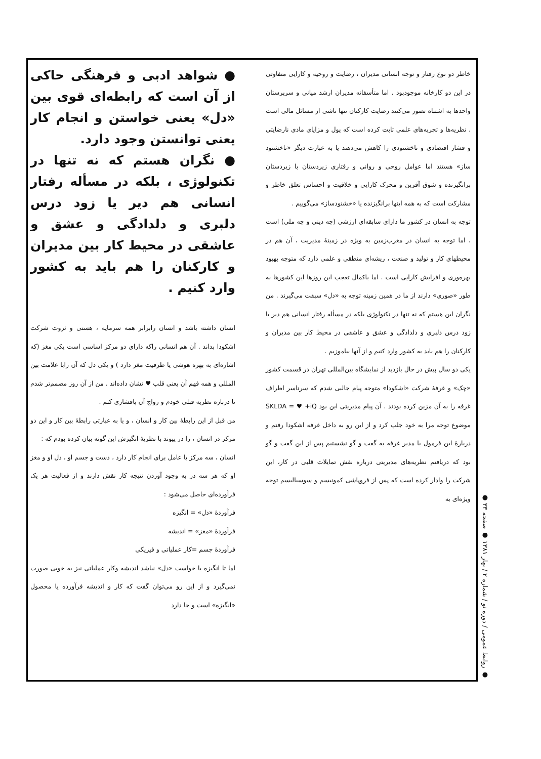خاطر دو نوع رفتار و توجه انسانی مدیران ، رضایت و روحیه و کارایی متفاوتی در این دو کارخانه موجودبود . اما متأسفانه مدیران ارشد میانی و سرپرستان واحدها به اشتباه تصور می‌کنند رضایت کارکنان تنها ناشی از مسائل مالی است . نظریه‌ها و تجربه‌های علمی ثابت کرده است که پول و مزایای مادی نارضایتی و فشار اقتصادی و ناخشنودی را کاهش می‌دهند یا به عبارت دیگر «ناخشنود ساز» هستند اما عوامل روحی و روانی و رفتاری زیردستان با زیردستان برانگیزنده و شوق آفرین و محرک کارایی و خلاقیت و احساس تعلق خاطر و مشارکت است که به همه اینها برانگیزنده یا «خشنودساز» می‌گوییم .
توجه به انسان در کشور ما دارای سابقه‌ای ارزشی (چه دینی و چه ملی) است ، اما توجه به انسان در مغرب‌زمین به ویژه در زمینهٔ مدیریت ، آن هم در محیطهای کار و تولید و صنعت ، ریشه‌ای منطقی و علمی دارد که متوجه بهبود بهره‌وری و افزایش کارایی است . اما باکمال تعجب این روزها این کشورها به طور «صوری» دارند از ما در همین زمینه توجه به «دل» سبقت می‌گیرند . من نگران این هستم که نه تنها در تکنولوژی بلکه در مسأله رفتار انسانی هم دیر یا زود درس دلبری و دلدادگی و عشق و عاشقی در محیط کار بین مدیران و کارکنان را هم باید به کشور وارد کنیم و از آنها بیاموزیم .
یکی دو سال پیش در حال بازدید از نمایشگاه بین‌المللی تهران در قسمت کشور «چک» و غرفهٔ شرکت «اشکودا» متوجه پیام جالبی شدم که سرتاسر اطراف غرفه را به آن مزین کرده بودند . آن پیام مدیریتی این بود SKLDA = ♥ +iQ موضوع توجه مرا به خود جلب کرد و از این رو به داخل غرفه اشکودا رفتم و دربارهٔ این فرمول با مدیر غرفه به گفت و گو نشستیم پس از این گفت و گو بود که دریافتم نظریه‌های مدیریتی درباره نقش تمایلات قلبی در کار، این شرکت را وادار کرده است که پس از فروپاشی کمونیسم و سوسیالیسم توجه ویژه‌ای به
● شواهد ادبی و فرهنگی حاکی از آن است که رابطه‌ای قوی بین «دل» یعنی خواستن و انجام کار یعنی توانستن وجود دارد.
● نگران هستم که نه تنها در تکنولوژی ، بلکه در مسأله رفتار انسانی هم دیر یا زود درس دلبری و دلدادگی و عشق و عاشقی در محیط کار بین مدیران و کارکنان را هم باید به کشور وارد کنیم .
انسان داشته باشد و انسان رابرابر همه سرمایه ، هستی و ثروت شرکت اشکودا بداند . آن هم انسانی راکه دارای دو مرکز اساسی است یکی مغز (که اشاره‌ای به بهره هوشی یا ظرفیت مغز دارد ) و یکی دل که آن رابا علامت بین المللی و همه فهم آن یعنی قلب ♥ نشان داده‌اند . من از آن روز مصمم‌تر شدم تا درباره نظریه قبلی خودم و رواج آن پافشاری کنم .
من قبل از این رابطهٔ بین کار و انسان ، و یا به عبارتی رابطهٔ بین کار و این دو مرکز در انسان ، را در پیوند با نظریهٔ انگیزش این گونه بیان کرده بودم که :
انسان ، سه مرکز یا عامل برای انجام کار دارد ، دست و جسم او ، دل او و مغز او که هر سه در به وجود آوردن نتیجه کار نقش دارند و از فعالیت هر یک فرآورده‌ای حاصل می‌شود :
فرآوردهٔ «دل» = انگیزه
فرآوردهٔ «مغز» = اندیشه
فرآوردهٔ جسم =کار عملیاتی و فیزیکی
اما تا انگیزه یا خواست «دل» نباشد اندیشه وکار عملیاتی نیز به خوبی صورت نمی‌گیرد و از این رو می‌توان گفت که کار و اندیشه فرآورده یا محصول «انگیزه» است و جا دارد
● روابط عمومی / دوره نو / شماره ۲ / بهار ۱۳۸۱ ● صفحه ۳۳ ●